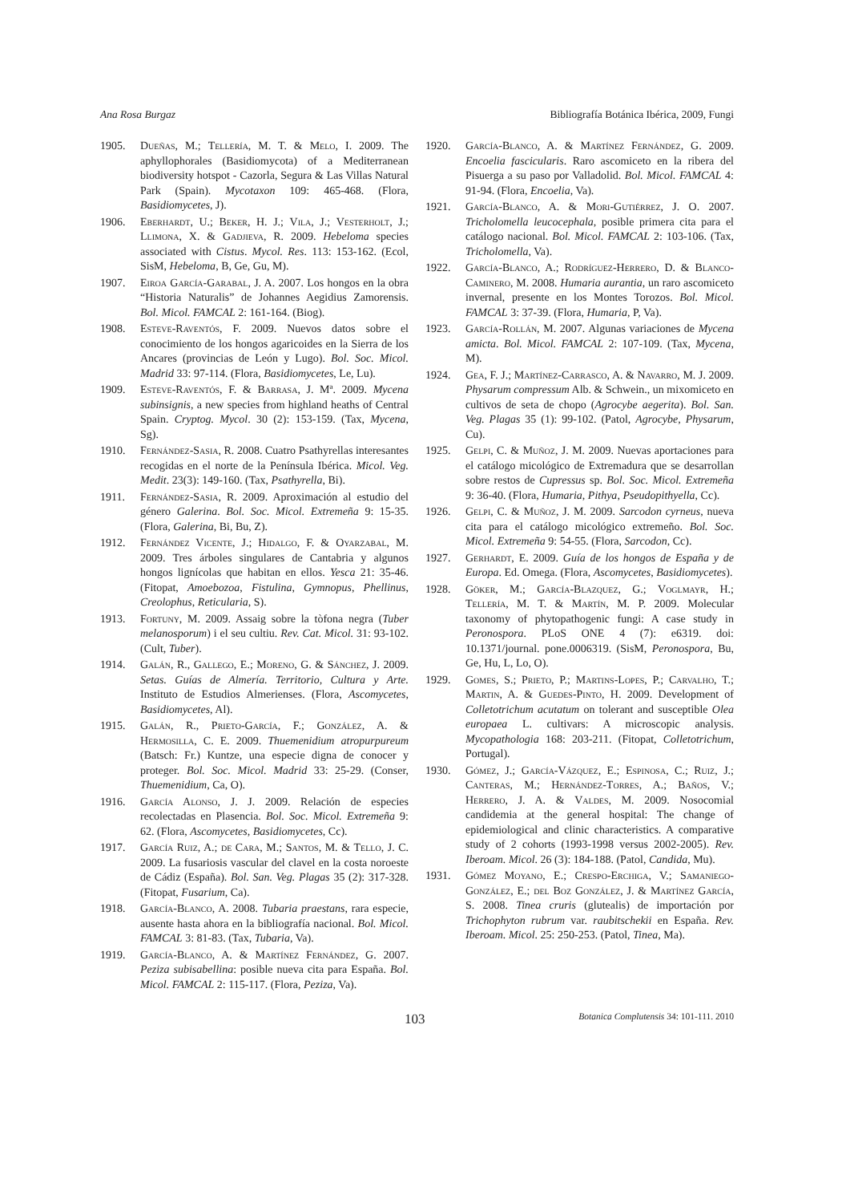Ana Rosa Burgaz Bibliografía Botánica Ibérica, 2009, Fungi
1905. Dueñas, M.; Tellería, M. T. & Melo, I. 2009. The aphyllophorales (Basidiomycota) of a Mediterranean biodiversity hotspot - Cazorla, Segura & Las Villas Natural Park (Spain). Mycotaxon 109: 465-468. (Flora, Basidiomycetes, J).
1906. Eberhardt, U.; Beker, H. J.; Vila, J.; Vesterholt, J.; Llimona, X. & Gadjieva, R. 2009. Hebeloma species associated with Cistus. Mycol. Res. 113: 153-162. (Ecol, SisM, Hebeloma, B, Ge, Gu, M).
1907. Eiroa García-Garabal, J. A. 2007. Los hongos en la obra “Historia Naturalis” de Johannes Aegidius Zamorensis. Bol. Micol. FAMCAL 2: 161-164. (Biog).
1908. Esteve-Raventós, F. 2009. Nuevos datos sobre el conocimiento de los hongos agaricoides en la Sierra de los Ancares (provincias de León y Lugo). Bol. Soc. Micol. Madrid 33: 97-114. (Flora, Basidiomycetes, Le, Lu).
1909. Esteve-Raventós, F. & Barrasa, J. Mª. 2009. Mycena subinsignis, a new species from highland heaths of Central Spain. Cryptog. Mycol. 30 (2): 153-159. (Tax, Mycena, Sg).
1910. Fernández-Sasia, R. 2008. Cuatro Psathyrellas interesantes recogidas en el norte de la Península Ibérica. Micol. Veg. Medit. 23(3): 149-160. (Tax, Psathyrella, Bi).
1911. Fernández-Sasia, R. 2009. Aproximación al estudio del género Galerina. Bol. Soc. Micol. Extremeña 9: 15-35. (Flora, Galerina, Bi, Bu, Z).
1912. Fernández Vicente, J.; Hidalgo, F. & Oyarzabal, M. 2009. Tres árboles singulares de Cantabria y algunos hongos lignícolas que habitan en ellos. Yesca 21: 35-46. (Fitopat, Amoebozoa, Fistulina, Gymnopus, Phellinus, Creolophus, Reticularia, S).
1913. Fortuny, M. 2009. Assaig sobre la tòfona negra (Tuber melanosporum) i el seu cultiu. Rev. Cat. Micol. 31: 93-102. (Cult, Tuber).
1914. Galán, R., Gallego, E.; Moreno, G. & Sánchez, J. 2009. Setas. Guías de Almería. Territorio, Cultura y Arte. Instituto de Estudios Almerienses. (Flora, Ascomycetes, Basidiomycetes, Al).
1915. Galán, R., Prieto-García, F.; González, A. & Hermosilla, C. E. 2009. Thuemenidium atropurpureum (Batsch: Fr.) Kuntze, una especie digna de conocer y proteger. Bol. Soc. Micol. Madrid 33: 25-29. (Conser, Thuemenidium, Ca, O).
1916. García Alonso, J. J. 2009. Relación de especies recolectadas en Plasencia. Bol. Soc. Micol. Extremeña 9: 62. (Flora, Ascomycetes, Basidiomycetes, Cc).
1917. García Ruiz, A.; de Cara, M.; Santos, M. & Tello, J. C. 2009. La fusariosis vascular del clavel en la costa noroeste de Cádiz (España). Bol. San. Veg. Plagas 35 (2): 317-328. (Fitopat, Fusarium, Ca).
1918. García-Blanco, A. 2008. Tubaria praestans, rara especie, ausente hasta ahora en la bibliografía nacional. Bol. Micol. FAMCAL 3: 81-83. (Tax, Tubaria, Va).
1919. García-Blanco, A. & Martínez Fernández, G. 2007. Peziza subisabellina: posible nueva cita para España. Bol. Micol. FAMCAL 2: 115-117. (Flora, Peziza, Va).
1920. García-Blanco, A. & Martínez Fernández, G. 2009. Encoelia fascicularis. Raro ascomiceto en la ribera del Pisuerga a su paso por Valladolid. Bol. Micol. FAMCAL 4: 91-94. (Flora, Encoelia, Va).
1921. García-Blanco, A. & Mori-Gutiérrez, J. O. 2007. Tricholomella leucocephala, posible primera cita para el catálogo nacional. Bol. Micol. FAMCAL 2: 103-106. (Tax, Tricholomella, Va).
1922. García-Blanco, A.; Rodríguez-Herrero, D. & Blanco-Caminero, M. 2008. Humaria aurantia, un raro ascomiceto invernal, presente en los Montes Torozos. Bol. Micol. FAMCAL 3: 37-39. (Flora, Humaria, P, Va).
1923. García-Rollán, M. 2007. Algunas variaciones de Mycena amicta. Bol. Micol. FAMCAL 2: 107-109. (Tax, Mycena, M).
1924. Gea, F. J.; Martínez-Carrasco, A. & Navarro, M. J. 2009. Physarum compressum Alb. & Schwein., un mixomiceto en cultivos de seta de chopo (Agrocybe aegerita). Bol. San. Veg. Plagas 35 (1): 99-102. (Patol, Agrocybe, Physarum, Cu).
1925. Gelpi, C. & Muñoz, J. M. 2009. Nuevas aportaciones para el catálogo micológico de Extremadura que se desarrollan sobre restos de Cupressus sp. Bol. Soc. Micol. Extremeña 9: 36-40. (Flora, Humaria, Pithya, Pseudopithyella, Cc).
1926. Gelpi, C. & Muñoz, J. M. 2009. Sarcodon cyrneus, nueva cita para el catálogo micológico extremeño. Bol. Soc. Micol. Extremeña 9: 54-55. (Flora, Sarcodon, Cc).
1927. Gerhardt, E. 2009. Guía de los hongos de España y de Europa. Ed. Omega. (Flora, Ascomycetes, Basidiomycetes).
1928. Göker, M.; García-Blazquez, G.; Voglmayr, H.; Tellería, M. T. & Martín, M. P. 2009. Molecular taxonomy of phytopathogenic fungi: A case study in Peronospora. PLoS ONE 4 (7): e6319. doi: 10.1371/journal. pone.0006319. (SisM, Peronospora, Bu, Ge, Hu, L, Lo, O).
1929. Gomes, S.; Prieto, P.; Martins-Lopes, P.; Carvalho, T.; Martin, A. & Guedes-Pinto, H. 2009. Development of Colletotrichum acutatum on tolerant and susceptible Olea europaea L. cultivars: A microscopic analysis. Mycopathologia 168: 203-211. (Fitopat, Colletotrichum, Portugal).
1930. Gómez, J.; García-Vázquez, E.; Espinosa, C.; Ruiz, J.; Canteras, M.; Hernández-Torres, A.; Baños, V.; Herrero, J. A. & Valdes, M. 2009. Nosocomial candidemia at the general hospital: The change of epidemiological and clinic characteristics. A comparative study of 2 cohorts (1993-1998 versus 2002-2005). Rev. Iberoam. Micol. 26 (3): 184-188. (Patol, Candida, Mu).
1931. Gómez Moyano, E.; Crespo-Erchiga, V.; Samaniego-González, E.; del Boz González, J. & Martínez García, S. 2008. Tinea cruris (glutealis) de importación por Trichophyton rubrum var. raubitschekii en España. Rev. Iberoam. Micol. 25: 250-253. (Patol, Tinea, Ma).
103 Botanica Complutensis 34: 101-111. 2010